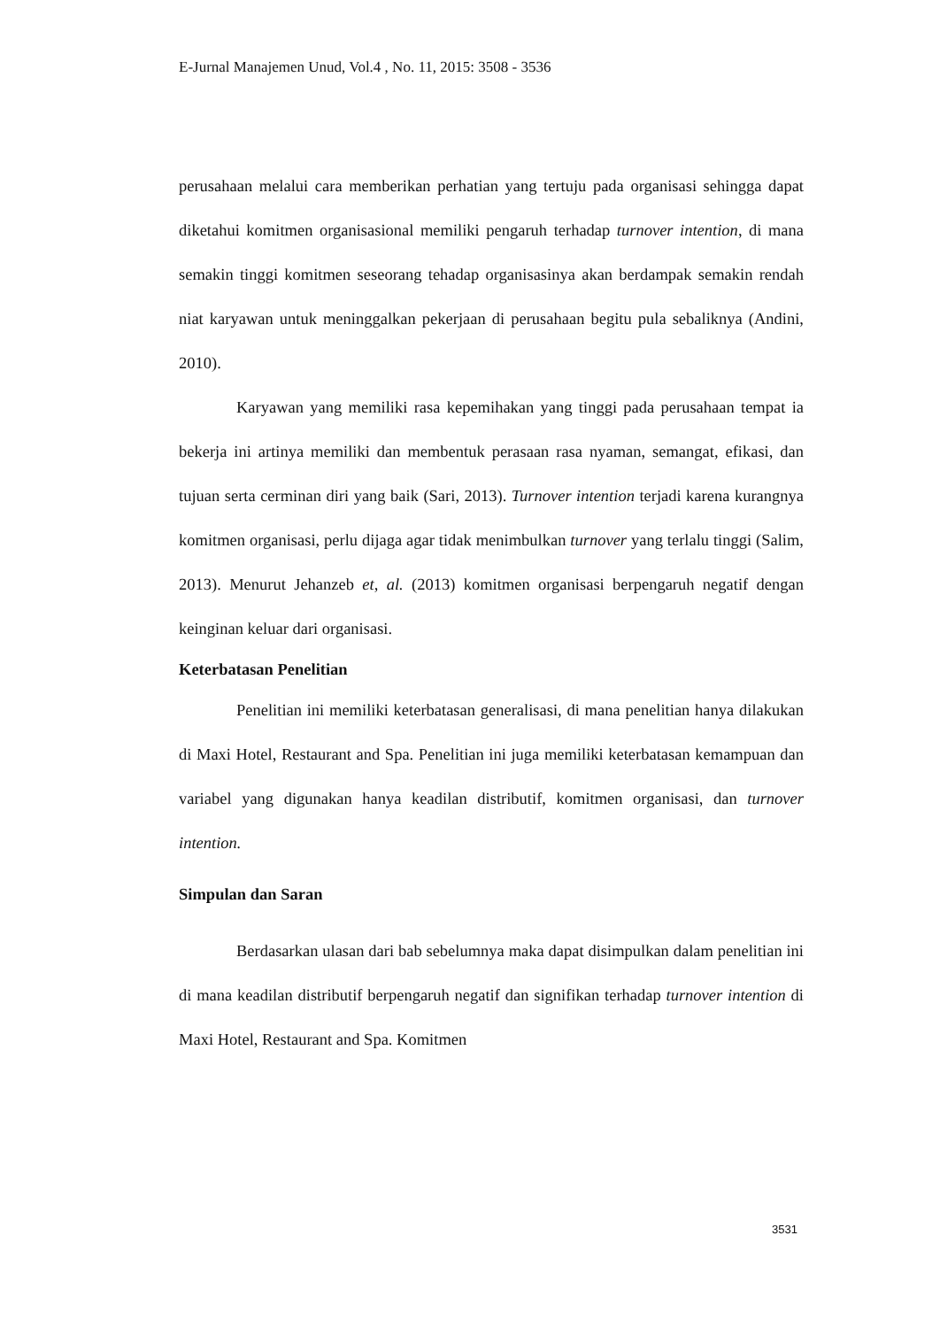E-Jurnal Manajemen Unud, Vol.4 , No. 11, 2015: 3508 - 3536
perusahaan melalui cara memberikan perhatian yang tertuju pada organisasi sehingga dapat diketahui komitmen organisasional memiliki pengaruh terhadap turnover intention, di mana semakin tinggi komitmen seseorang tehadap organisasinya akan berdampak semakin rendah niat karyawan untuk meninggalkan pekerjaan di perusahaan begitu pula sebaliknya (Andini, 2010).
Karyawan yang memiliki rasa kepemihakan yang tinggi pada perusahaan tempat ia bekerja ini artinya memiliki dan membentuk perasaan rasa nyaman, semangat, efikasi, dan tujuan serta cerminan diri yang baik (Sari, 2013). Turnover intention terjadi karena kurangnya komitmen organisasi, perlu dijaga agar tidak menimbulkan turnover yang terlalu tinggi (Salim, 2013). Menurut Jehanzeb et, al. (2013) komitmen organisasi berpengaruh negatif dengan keinginan keluar dari organisasi.
Keterbatasan Penelitian
Penelitian ini memiliki keterbatasan generalisasi, di mana penelitian hanya dilakukan di Maxi Hotel, Restaurant and Spa. Penelitian ini juga memiliki keterbatasan kemampuan dan variabel yang digunakan hanya keadilan distributif, komitmen organisasi, dan turnover intention.
Simpulan dan Saran
Berdasarkan ulasan dari bab sebelumnya maka dapat disimpulkan dalam penelitian ini di mana keadilan distributif berpengaruh negatif dan signifikan terhadap turnover intention di Maxi Hotel, Restaurant and Spa. Komitmen
3531